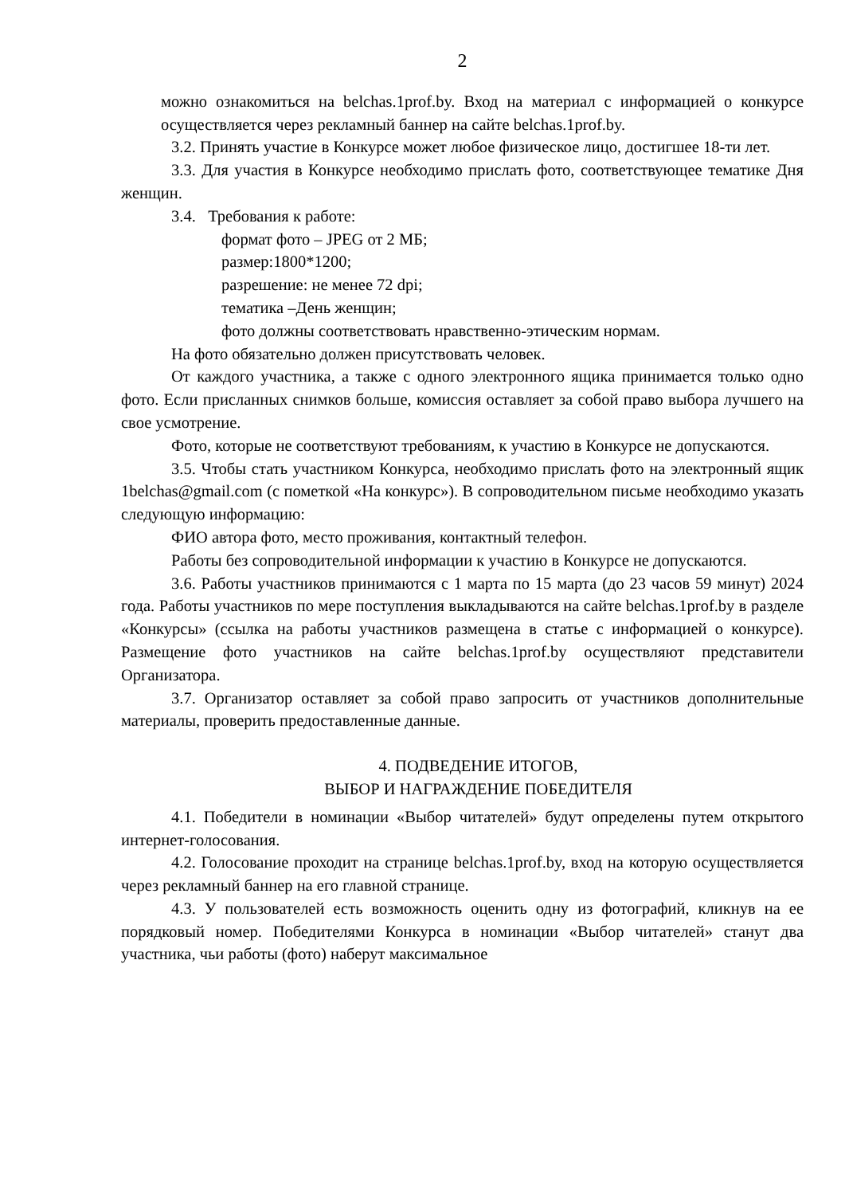2
можно ознакомиться на belchas.1prof.by. Вход на материал с информацией о конкурсе осуществляется через рекламный баннер на сайте belchas.1prof.by.
3.2. Принять участие в Конкурсе может любое физическое лицо, достигшее 18-ти лет.
3.3. Для участия в Конкурсе необходимо прислать фото, соответствующее тематике Дня женщин.
3.4. Требования к работе:
формат фото – JPEG от 2 МБ;
размер:1800*1200;
разрешение: не менее 72 dpi;
тематика –День женщин;
фото должны соответствовать нравственно-этическим нормам.
На фото обязательно должен присутствовать человек.
От каждого участника, а также с одного электронного ящика принимается только одно фото. Если присланных снимков больше, комиссия оставляет за собой право выбора лучшего на свое усмотрение.
Фото, которые не соответствуют требованиям, к участию в Конкурсе не допускаются.
3.5. Чтобы стать участником Конкурса, необходимо прислать фото на электронный ящик 1belchas@gmail.com (с пометкой «На конкурс»). В сопроводительном письме необходимо указать следующую информацию:
ФИО автора фото, место проживания, контактный телефон.
Работы без сопроводительной информации к участию в Конкурсе не допускаются.
3.6. Работы участников принимаются с 1 марта по 15 марта (до 23 часов 59 минут) 2024 года. Работы участников по мере поступления выкладываются на сайте belchas.1prof.by в разделе «Конкурсы» (ссылка на работы участников размещена в статье с информацией о конкурсе). Размещение фото участников на сайте belchas.1prof.by осуществляют представители Организатора.
3.7. Организатор оставляет за собой право запросить от участников дополнительные материалы, проверить предоставленные данные.
4. ПОДВЕДЕНИЕ ИТОГОВ,
ВЫБОР И НАГРАЖДЕНИЕ ПОБЕДИТЕЛЯ
4.1. Победители в номинации «Выбор читателей» будут определены путем открытого интернет-голосования.
4.2. Голосование проходит на странице belchas.1prof.by, вход на которую осуществляется через рекламный баннер на его главной странице.
4.3. У пользователей есть возможность оценить одну из фотографий, кликнув на ее порядковый номер. Победителями Конкурса в номинации «Выбор читателей» станут два участника, чьи работы (фото) наберут максимальное